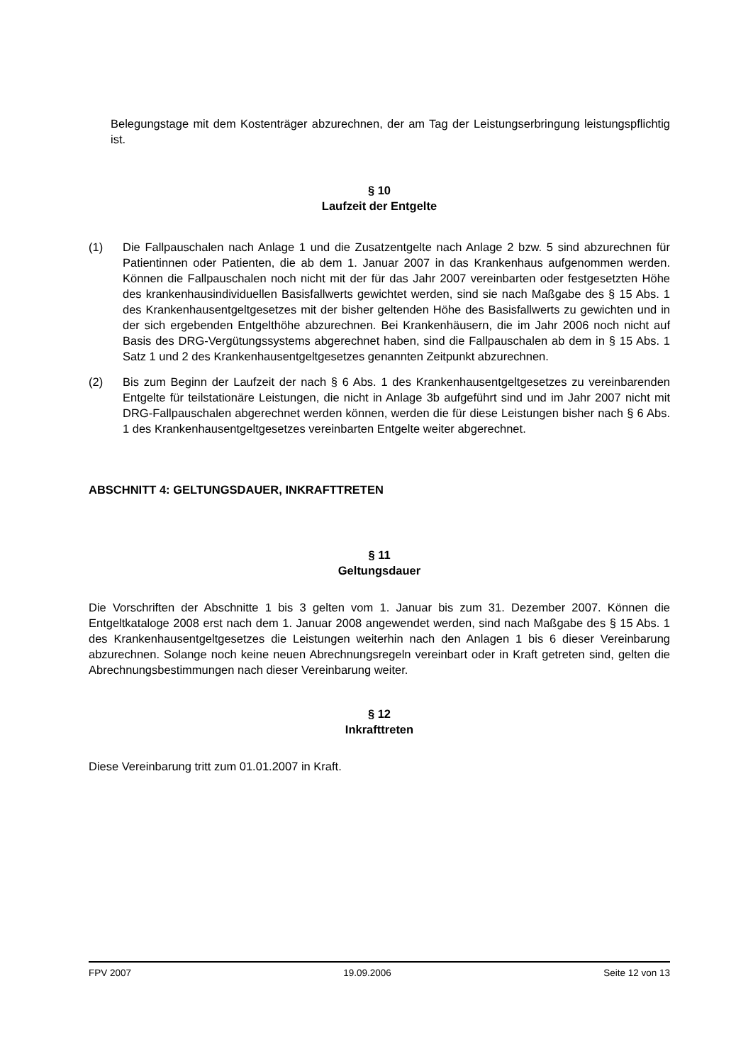Belegungstage mit dem Kostenträger abzurechnen, der am Tag der Leistungserbringung leistungspflichtig ist.
§ 10
Laufzeit der Entgelte
(1) Die Fallpauschalen nach Anlage 1 und die Zusatzentgelte nach Anlage 2 bzw. 5 sind abzurechnen für Patientinnen oder Patienten, die ab dem 1. Januar 2007 in das Krankenhaus aufgenommen werden. Können die Fallpauschalen noch nicht mit der für das Jahr 2007 vereinbarten oder festgesetzten Höhe des krankenhausindividuellen Basisfallwerts gewichtet werden, sind sie nach Maßgabe des § 15 Abs. 1 des Krankenhausentgeltgesetzes mit der bisher geltenden Höhe des Basisfallwerts zu gewichten und in der sich ergebenden Entgelthöhe abzurechnen. Bei Krankenhäusern, die im Jahr 2006 noch nicht auf Basis des DRG-Vergütungssystems abgerechnet haben, sind die Fallpauschalen ab dem in § 15 Abs. 1 Satz 1 und 2 des Krankenhausentgeltgesetzes genannten Zeitpunkt abzurechnen.
(2) Bis zum Beginn der Laufzeit der nach § 6 Abs. 1 des Krankenhausentgeltgesetzes zu vereinbarenden Entgelte für teilstationäre Leistungen, die nicht in Anlage 3b aufgeführt sind und im Jahr 2007 nicht mit DRG-Fallpauschalen abgerechnet werden können, werden die für diese Leistungen bisher nach § 6 Abs. 1 des Krankenhausentgeltgesetzes vereinbarten Entgelte weiter abgerechnet.
ABSCHNITT 4: GELTUNGSDAUER, INKRAFTTRETEN
§ 11
Geltungsdauer
Die Vorschriften der Abschnitte 1 bis 3 gelten vom 1. Januar bis zum 31. Dezember 2007. Können die Entgeltkataloge 2008 erst nach dem 1. Januar 2008 angewendet werden, sind nach Maßgabe des § 15 Abs. 1 des Krankenhausentgeltgesetzes die Leistungen weiterhin nach den Anlagen 1 bis 6 dieser Vereinbarung abzurechnen. Solange noch keine neuen Abrechnungsregeln vereinbart oder in Kraft getreten sind, gelten die Abrechnungsbestimmungen nach dieser Vereinbarung weiter.
§ 12
Inkrafttreten
Diese Vereinbarung tritt zum 01.01.2007 in Kraft.
FPV 2007 19.09.2006 Seite 12 von 13